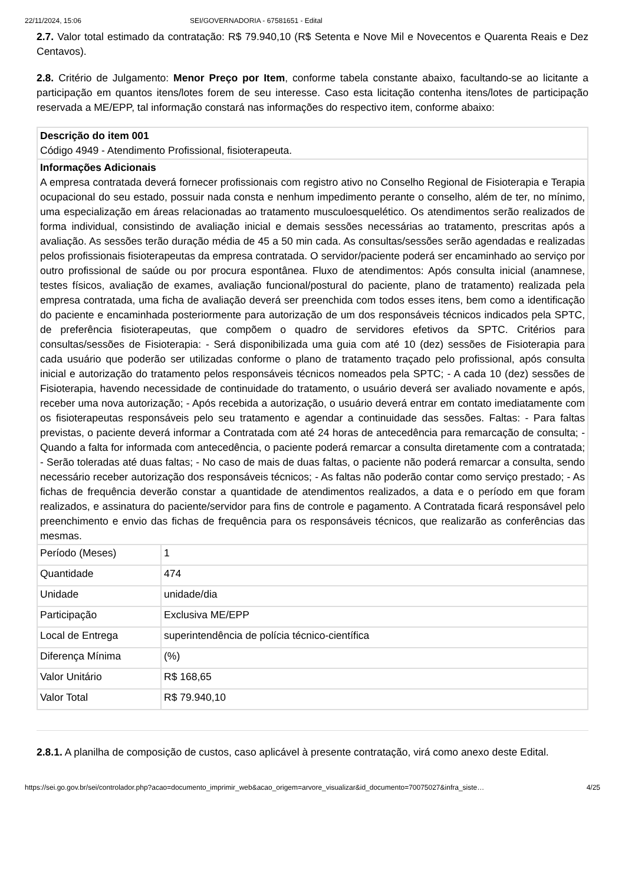22/11/2024, 15:06 SEI/GOVERNADORIA - 67581651 - Edital
2.7. Valor total estimado da contratação: R$ 79.940,10 (R$ Setenta e Nove Mil e Novecentos e Quarenta Reais e Dez Centavos).
2.8. Critério de Julgamento: Menor Preço por Item, conforme tabela constante abaixo, facultando-se ao licitante a participação em quantos itens/lotes forem de seu interesse. Caso esta licitação contenha itens/lotes de participação reservada a ME/EPP, tal informação constará nas informações do respectivo item, conforme abaixo:
| Descrição do item 001 Código 4949 - Atendimento Profissional, fisioterapeuta. | |
| Informações Adicionais A empresa contratada deverá fornecer profissionais com registro ativo no Conselho Regional de Fisioterapia e Terapia ocupacional do seu estado, possuir nada consta e nenhum impedimento perante o conselho, além de ter, no mínimo, uma especialização em áreas relacionadas ao tratamento musculoesquelético. Os atendimentos serão realizados de forma individual, consistindo de avaliação inicial e demais sessões necessárias ao tratamento, prescritas após a avaliação. As sessões terão duração média de 45 a 50 min cada. As consultas/sessões serão agendadas e realizadas pelos profissionais fisioterapeutas da empresa contratada. O servidor/paciente poderá ser encaminhado ao serviço por outro profissional de saúde ou por procura espontânea. Fluxo de atendimentos: Após consulta inicial (anamnese, testes físicos, avaliação de exames, avaliação funcional/postural do paciente, plano de tratamento) realizada pela empresa contratada, uma ficha de avaliação deverá ser preenchida com todos esses itens, bem como a identificação do paciente e encaminhada posteriormente para autorização de um dos responsáveis técnicos indicados pela SPTC, de preferência fisioterapeutas, que compõem o quadro de servidores efetivos da SPTC. Critérios para consultas/sessões de Fisioterapia: - Será disponibilizada uma guia com até 10 (dez) sessões de Fisioterapia para cada usuário que poderão ser utilizadas conforme o plano de tratamento traçado pelo profissional, após consulta inicial e autorização do tratamento pelos responsáveis técnicos nomeados pela SPTC; - A cada 10 (dez) sessões de Fisioterapia, havendo necessidade de continuidade do tratamento, o usuário deverá ser avaliado novamente e após, receber uma nova autorização; - Após recebida a autorização, o usuário deverá entrar em contato imediatamente com os fisioterapeutas responsáveis pelo seu tratamento e agendar a continuidade das sessões. Faltas: - Para faltas previstas, o paciente deverá informar a Contratada com até 24 horas de antecedência para remarcação de consulta; - Quando a falta for informada com antecedência, o paciente poderá remarcar a consulta diretamente com a contratada; - Serão toleradas até duas faltas; - No caso de mais de duas faltas, o paciente não poderá remarcar a consulta, sendo necessário receber autorização dos responsáveis técnicos; - As faltas não poderão contar como serviço prestado; - As fichas de frequência deverão constar a quantidade de atendimentos realizados, a data e o período em que foram realizados, e assinatura do paciente/servidor para fins de controle e pagamento. A Contratada ficará responsável pelo preenchimento e envio das fichas de frequência para os responsáveis técnicos, que realizarão as conferências das mesmas. | |
| Período (Meses) | 1 |
| Quantidade | 474 |
| Unidade | unidade/dia |
| Participação | Exclusiva ME/EPP |
| Local de Entrega | superintendência de polícia técnico-científica |
| Diferença Mínima | (%) |
| Valor Unitário | R$ 168,65 |
| Valor Total | R$ 79.940,10 |
2.8.1. A planilha de composição de custos, caso aplicável à presente contratação, virá como anexo deste Edital.
https://sei.go.gov.br/sei/controlador.php?acao=documento_imprimir_web&acao_origem=arvore_visualizar&id_documento=70075027&infra_siste… 4/25